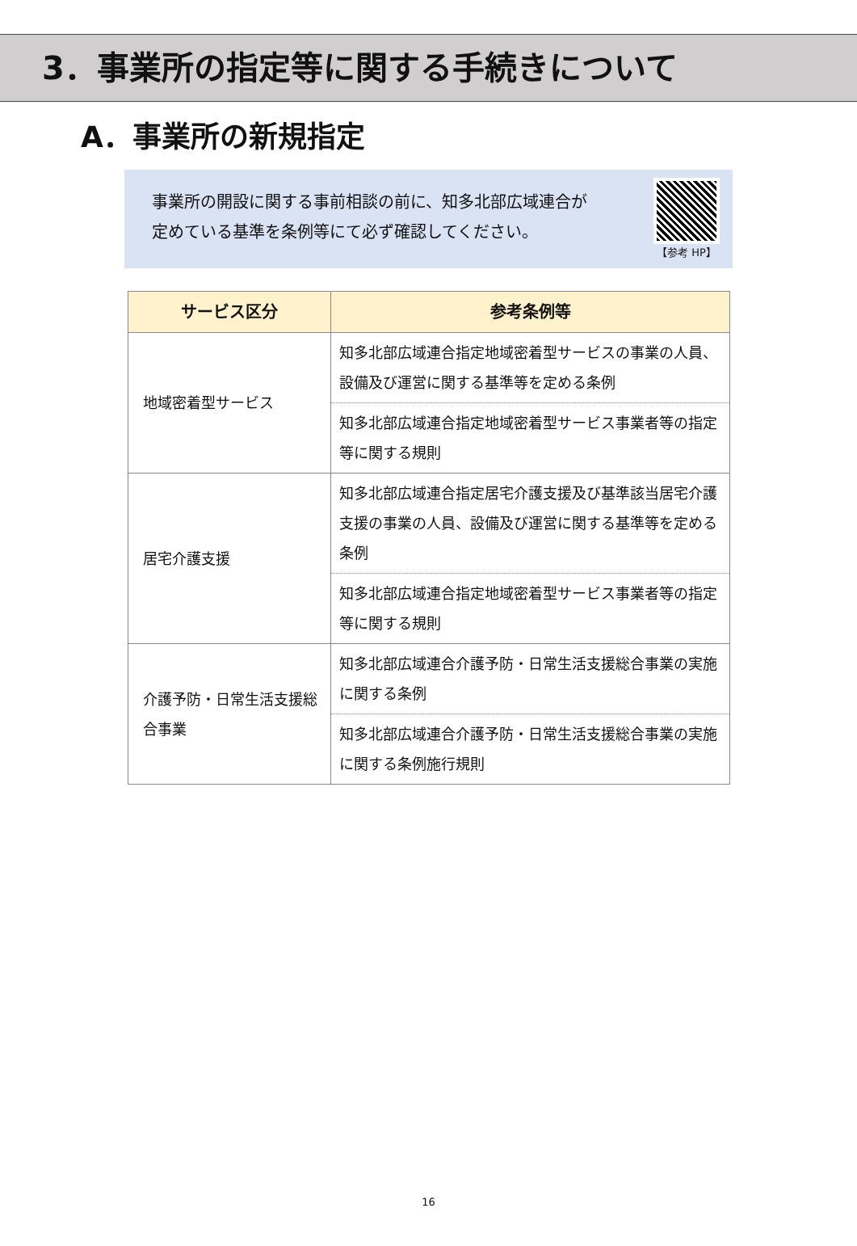3．事業所の指定等に関する手続きについて
A．事業所の新規指定
事業所の開設に関する事前相談の前に、知多北部広域連合が
定めている基準を条例等にて必ず確認してください。
【参考 HP】
| サービス区分 | 参考条例等 |
| --- | --- |
| 地域密着型サービス | 知多北部広域連合指定地域密着型サービスの事業の人員、設備及び運営に関する基準等を定める条例 |
| | 知多北部広域連合指定地域密着型サービス事業者等の指定等に関する規則 |
| 居宅介護支援 | 知多北部広域連合指定居宅介護支援及び基準該当居宅介護支援の事業の人員、設備及び運営に関する基準等を定める条例 |
| | 知多北部広域連合指定地域密着型サービス事業者等の指定等に関する規則 |
| 介護予防・日常生活支援総合事業 | 知多北部広域連合介護予防・日常生活支援総合事業の実施に関する条例 |
| | 知多北部広域連合介護予防・日常生活支援総合事業の実施に関する条例施行規則 |
16